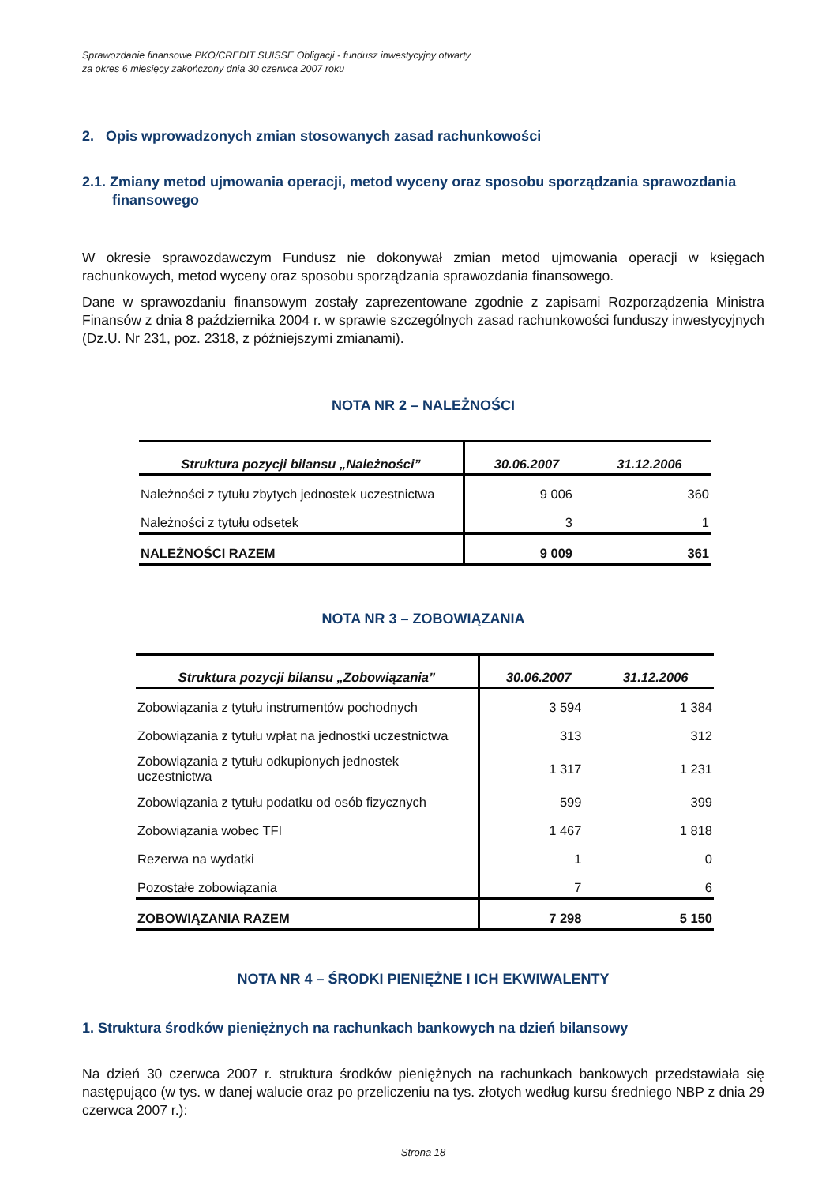Sprawozdanie finansowe PKO/CREDIT SUISSE Obligacji - fundusz inwestycyjny otwarty
za okres 6 miesięcy zakończony dnia 30 czerwca 2007 roku
2. Opis wprowadzonych zmian stosowanych zasad rachunkowości
2.1. Zmiany metod ujmowania operacji, metod wyceny oraz sposobu sporządzania sprawozdania finansowego
W okresie sprawozdawczym Fundusz nie dokonywał zmian metod ujmowania operacji w księgach rachunkowych, metod wyceny oraz sposobu sporządzania sprawozdania finansowego.
Dane w sprawozdaniu finansowym zostały zaprezentowane zgodnie z zapisami Rozporządzenia Ministra Finansów z dnia 8 października 2004 r. w sprawie szczególnych zasad rachunkowości funduszy inwestycyjnych (Dz.U. Nr 231, poz. 2318, z późniejszymi zmianami).
NOTA NR 2 – NALEŻNOŚCI
| Struktura pozycji bilansu „Należności” | 30.06.2007 | 31.12.2006 |
| --- | --- | --- |
| Należności z tytułu zbytych jednostek uczestnictwa | 9 006 | 360 |
| Należności z tytułu odsetek | 3 | 1 |
| NALEŻNOŚCI RAZEM | 9 009 | 361 |
NOTA NR 3 – ZOBOWIĄZANIA
| Struktura pozycji bilansu „Zobowiązania” | 30.06.2007 | 31.12.2006 |
| --- | --- | --- |
| Zobowiązania z tytułu instrumentów pochodnych | 3 594 | 1 384 |
| Zobowiązania z tytułu wpłat na jednostki uczestnictwa | 313 | 312 |
| Zobowiązania z tytułu odkupionych jednostek uczestnictwa | 1 317 | 1 231 |
| Zobowiązania z tytułu podatku od osób fizycznych | 599 | 399 |
| Zobowiązania wobec TFI | 1 467 | 1 818 |
| Rezerwa na wydatki | 1 | 0 |
| Pozostałe zobowiązania | 7 | 6 |
| ZOBOWIĄZANIA RAZEM | 7 298 | 5 150 |
NOTA NR 4 – ŚRODKI PIENIĘŻNE I ICH EKWIWALENTY
1. Struktura środków pieniężnych na rachunkach bankowych na dzień bilansowy
Na dzień 30 czerwca 2007 r. struktura środków pieniężnych na rachunkach bankowych przedstawiała się następująco (w tys. w danej walucie oraz po przeliczeniu na tys. złotych według kursu średniego NBP z dnia 29 czerwca 2007 r.):
Strona 18